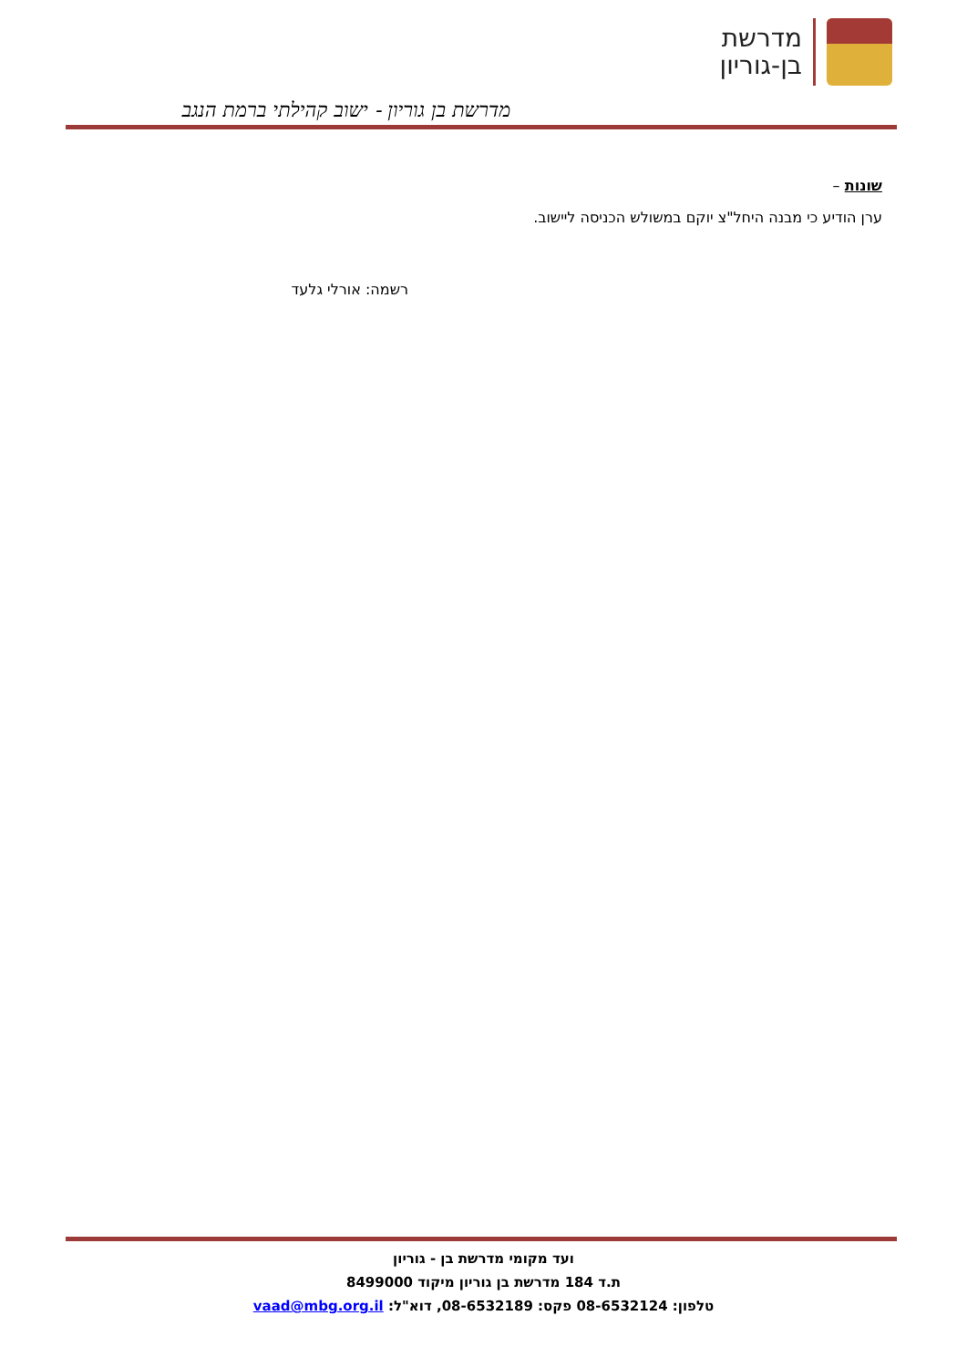מדרשת
בן-גוריון
מדרשת בן גוריון - ישוב קהילתי ברמת הנגב
שונות –
ערן הודיע כי מבנה היחל"צ יוקם במשולש הכניסה ליישוב.
רשמה: אורלי גלעד
ועד מקומי מדרשת בן - גוריון
ת.ד 184 מדרשת בן גוריון מיקוד 8499000
טלפון: 08-6532124 פקס: 08-6532189, דוא"ל: vaad@mbg.org.il